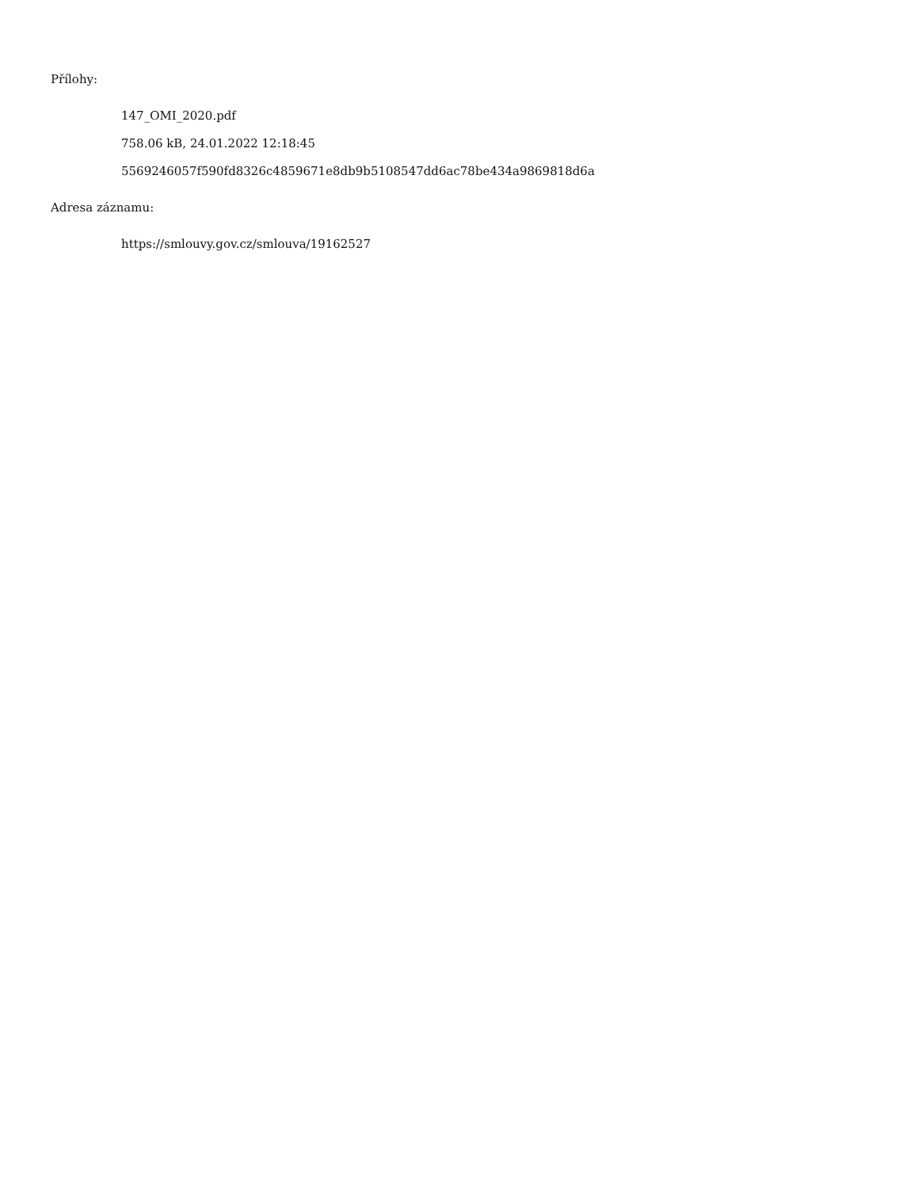Přílohy:
147_OMI_2020.pdf
758.06 kB, 24.01.2022 12:18:45
5569246057f590fd8326c4859671e8db9b5108547dd6ac78be434a9869818d6a
Adresa záznamu:
https://smlouvy.gov.cz/smlouva/19162527